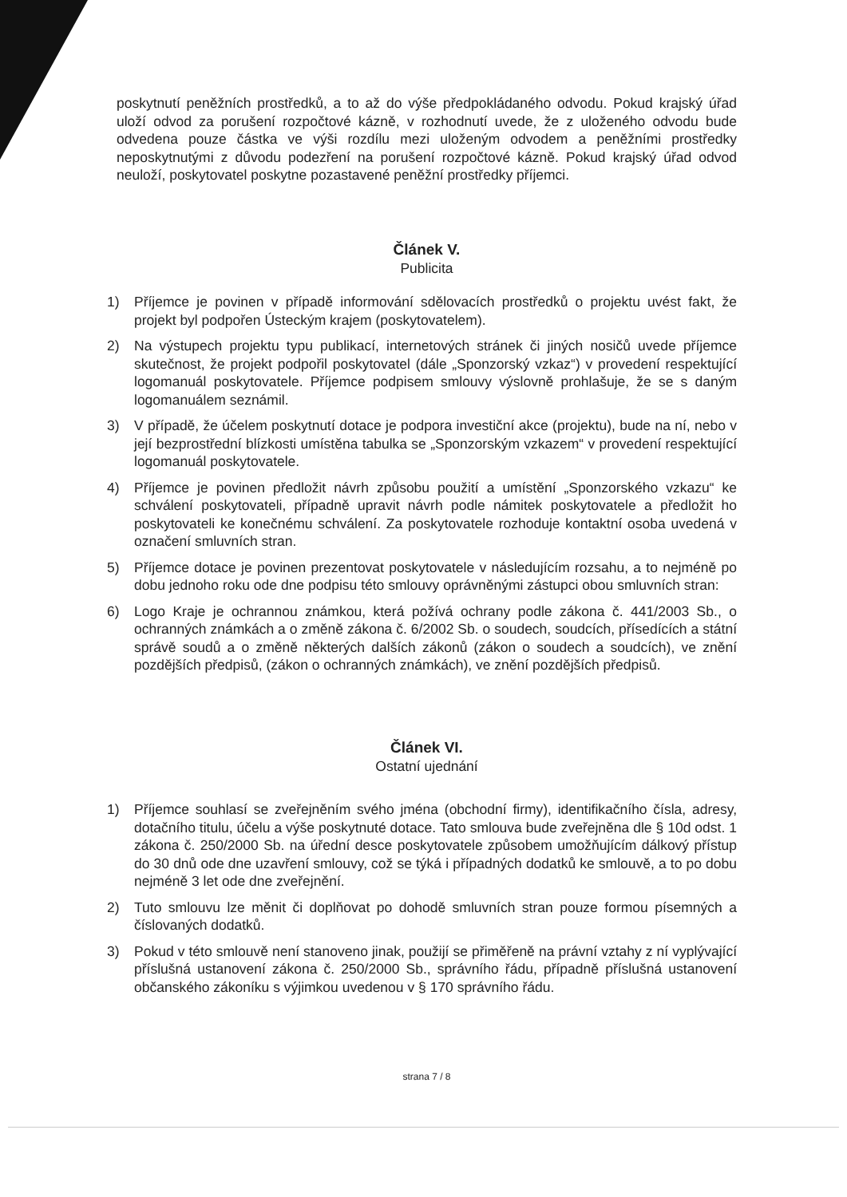poskytnutí peněžních prostředků, a to až do výše předpokládaného odvodu. Pokud krajský úřad uloží odvod za porušení rozpočtové kázně, v rozhodnutí uvede, že z uloženého odvodu bude odvedena pouze částka ve výši rozdílu mezi uloženým odvodem a peněžními prostředky neposkytnutými z důvodu podezření na porušení rozpočtové kázně. Pokud krajský úřad odvod neuloží, poskytovatel poskytne pozastavené peněžní prostředky příjemci.
Článek V.
Publicita
1) Příjemce je povinen v případě informování sdělovacích prostředků o projektu uvést fakt, že projekt byl podpořen Ústeckým krajem (poskytovatelem).
2) Na výstupech projektu typu publikací, internetových stránek či jiných nosičů uvede příjemce skutečnost, že projekt podpořil poskytovatel (dále „Sponzorský vzkaz“) v provedení respektující logomanuál poskytovatele. Příjemce podpisem smlouvy výslovně prohlašuje, že se s daným logomanuálem seznámil.
3) V případě, že účelem poskytnutí dotace je podpora investiční akce (projektu), bude na ní, nebo v její bezprostřední blízkosti umístěna tabulka se „Sponzorským vzkazem“ v provedení respektující logomanuál poskytovatele.
4) Příjemce je povinen předložit návrh způsobu použití a umístění „Sponzorského vzkazu“ ke schválení poskytovateli, případně upravit návrh podle námitek poskytovatele a předložit ho poskytovateli ke konečnému schválení. Za poskytovatele rozhoduje kontaktní osoba uvedená v označení smluvních stran.
5) Příjemce dotace je povinen prezentovat poskytovatele v následujícím rozsahu, a to nejméně po dobu jednoho roku ode dne podpisu této smlouvy oprávněnými zástupci obou smluvních stran:
6) Logo Kraje je ochrannou známkou, která požívá ochrany podle zákona č. 441/2003 Sb., o ochranných známkách a o změně zákona č. 6/2002 Sb. o soudech, soudcích, přísedících a státní správě soudů a o změně některých dalších zákonů (zákon o soudech a soudcích), ve znění pozdějších předpisů, (zákon o ochranných známkách), ve znění pozdějších předpisů.
Článek VI.
Ostatní ujednání
1) Příjemce souhlasí se zveřejněním svého jména (obchodní firmy), identifikačního čísla, adresy, dotačního titulu, účelu a výše poskytnuté dotace. Tato smlouva bude zveřejněna dle § 10d odst. 1 zákona č. 250/2000 Sb. na úřední desce poskytovatele způsobem umožňujícím dálkový přístup do 30 dnů ode dne uzavření smlouvy, což se týká i případných dodatků ke smlouvě, a to po dobu nejméně 3 let ode dne zveřejnění.
2) Tuto smlouvu lze měnit či doplňovat po dohodě smluvních stran pouze formou písemných a číslovaných dodatků.
3) Pokud v této smlouvě není stanoveno jinak, použijí se přiměřeně na právní vztahy z ní vyplývající příslušná ustanovení zákona č. 250/2000 Sb., správního řádu, případně příslušná ustanovení občanského zákoníku s výjimkou uvedenou v § 170 správního řádu.
strana 7 / 8